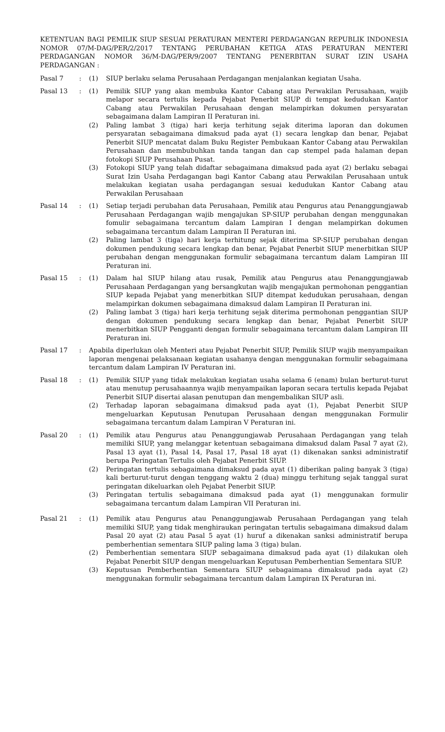KETENTUAN BAGI PEMILIK SIUP SESUAI PERATURAN MENTERI PERDAGANGAN REPUBLIK INDONESIA NOMOR 07/M-DAG/PER/2/2017 TENTANG PERUBAHAN KETIGA ATAS PERATURAN MENTERI PERDAGANGAN NOMOR 36/M-DAG/PER/9/2007 TENTANG PENERBITAN SURAT IZIN USAHA PERDAGANGAN :
| Pasal 7 | : | (1) | SIUP berlaku selama Perusahaan Perdagangan menjalankan kegiatan Usaha. |
| Pasal 13 | : | (1) | Pemilik SIUP yang akan membuka Kantor Cabang atau Perwakilan Perusahaan, wajib melapor secara tertulis kepada Pejabat Penerbit SIUP di tempat kedudukan Kantor Cabang atau Perwakilan Perusahaan dengan melampirkan dokumen persyaratan sebagaimana dalam Lampiran II Peraturan ini. |
| | | (2) | Paling lambat 3 (tiga) hari kerja terhitung sejak diterima laporan dan dokumen persyaratan sebagaimana dimaksud pada ayat (1) secara lengkap dan benar, Pejabat Penerbit SIUP mencatat dalam Buku Register Pembukaan Kantor Cabang atau Perwakilan Perusahaan dan membubuhkan tanda tangan dan cap stempel pada halaman depan fotokopi SIUP Perusahaan Pusat. |
| | | (3) | Fotokopi SIUP yang telah didaftar sebagaimana dimaksud pada ayat (2) berlaku sebagai Surat Izin Usaha Perdagangan bagi Kantor Cabang atau Perwakilan Perusahaan untuk melakukan kegiatan usaha perdagangan sesuai kedudukan Kantor Cabang atau Perwakilan Perusahaan |
| Pasal 14 | : | (1) | Setiap terjadi perubahan data Perusahaan, Pemilik atau Pengurus atau Penanggungjawab Perusahaan Perdagangan wajib mengajukan SP-SIUP perubahan dengan menggunakan fomulir sebagaimana tercantum dalam Lampiran I dengan melampirkan dokumen sebagaimana tercantum dalam Lampiran II Peraturan ini. |
| | | (2) | Paling lambat 3 (tiga) hari kerja terhitung sejak diterima SP-SIUP perubahan dengan dokumen pendukung secara lengkap dan benar, Pejabat Penerbit SIUP menerbitkan SIUP perubahan dengan menggunakan formulir sebagaimana tercantum dalam Lampiran III Peraturan ini. |
| Pasal 15 | : | (1) | Dalam hal SIUP hilang atau rusak, Pemilik atau Pengurus atau Penanggungjawab Perusahaan Perdagangan yang bersangkutan wajib mengajukan permohonan penggantian SIUP kepada Pejabat yang menerbitkan SIUP ditempat kedudukan perusahaan, dengan melampirkan dokumen sebagaimana dimaksud dalam Lampiran II Peraturan ini. |
| | | (2) | Paling lambat 3 (tiga) hari kerja terhitung sejak diterima permohonan penggantian SIUP dengan dokumen pendukung secara lengkap dan benar, Pejabat Penerbit SIUP menerbitkan SIUP Pengganti dengan formulir sebagaimana tercantum dalam Lampiran III Peraturan ini. |
| Pasal 17 | : | Apabila diperlukan oleh Menteri atau Pejabat Penerbit SIUP, Pemilik SIUP wajib menyampaikan laporan mengenai pelaksanaan kegiatan usahanya dengan menggunakan formulir sebagaimana tercantum dalam Lampiran IV Peraturan ini. | |
| Pasal 18 | : | (1) | Pemilik SIUP yang tidak melakukan kegiatan usaha selama 6 (enam) bulan berturut-turut atau menutup perusahaannya wajib menyampaikan laporan secara tertulis kepada Pejabat Penerbit SIUP disertai alasan penutupan dan mengembalikan SIUP asli. |
| | | (2) | Terhadap laporan sebagaimana dimaksud pada ayat (1), Pejabat Penerbit SIUP mengeluarkan Keputusan Penutupan Perusahaan dengan menggunakan Formulir sebagaimana tercantum dalam Lampiran V Peraturan ini. |
| Pasal 20 | : | (1) | Pemilik atau Pengurus atau Penanggungjawab Perusahaan Perdagangan yang telah memiliki SIUP, yang melanggar ketentuan sebagaimana dimaksud dalam Pasal 7 ayat (2), Pasal 13 ayat (1), Pasal 14, Pasal 17, Pasal 18 ayat (1) dikenakan sanksi administratif berupa Peringatan Tertulis oleh Pejabat Penerbit SIUP. |
| | | (2) | Peringatan tertulis sebagaimana dimaksud pada ayat (1) diberikan paling banyak 3 (tiga) kali berturut-turut dengan tenggang waktu 2 (dua) minggu terhitung sejak tanggal surat peringatan dikeluarkan oleh Pejabat Penerbit SIUP. |
| | | (3) | Peringatan tertulis sebagaimana dimaksud pada ayat (1) menggunakan formulir sebagaimana tercantum dalam Lampiran VII Peraturan ini. |
| Pasal 21 | : | (1) | Pemilik atau Pengurus atau Penanggungjawab Perusahaan Perdagangan yang telah memiliki SIUP, yang tidak menghiraukan peringatan tertulis sebagaimana dimaksud dalam Pasal 20 ayat (2) atau Pasal 5 ayat (1) huruf a dikenakan sanksi administratif berupa pemberhentian sementara SIUP paling lama 3 (tiga) bulan. |
| | | (2) | Pemberhentian sementara SIUP sebagaimana dimaksud pada ayat (1) dilakukan oleh Pejabat Penerbit SIUP dengan mengeluarkan Keputusan Pemberhentian Sementara SIUP. |
| | | (3) | Keputusan Pemberhentian Sementara SIUP sebagaimana dimaksud pada ayat (2) menggunakan formulir sebagaimana tercantum dalam Lampiran IX Peraturan ini. |